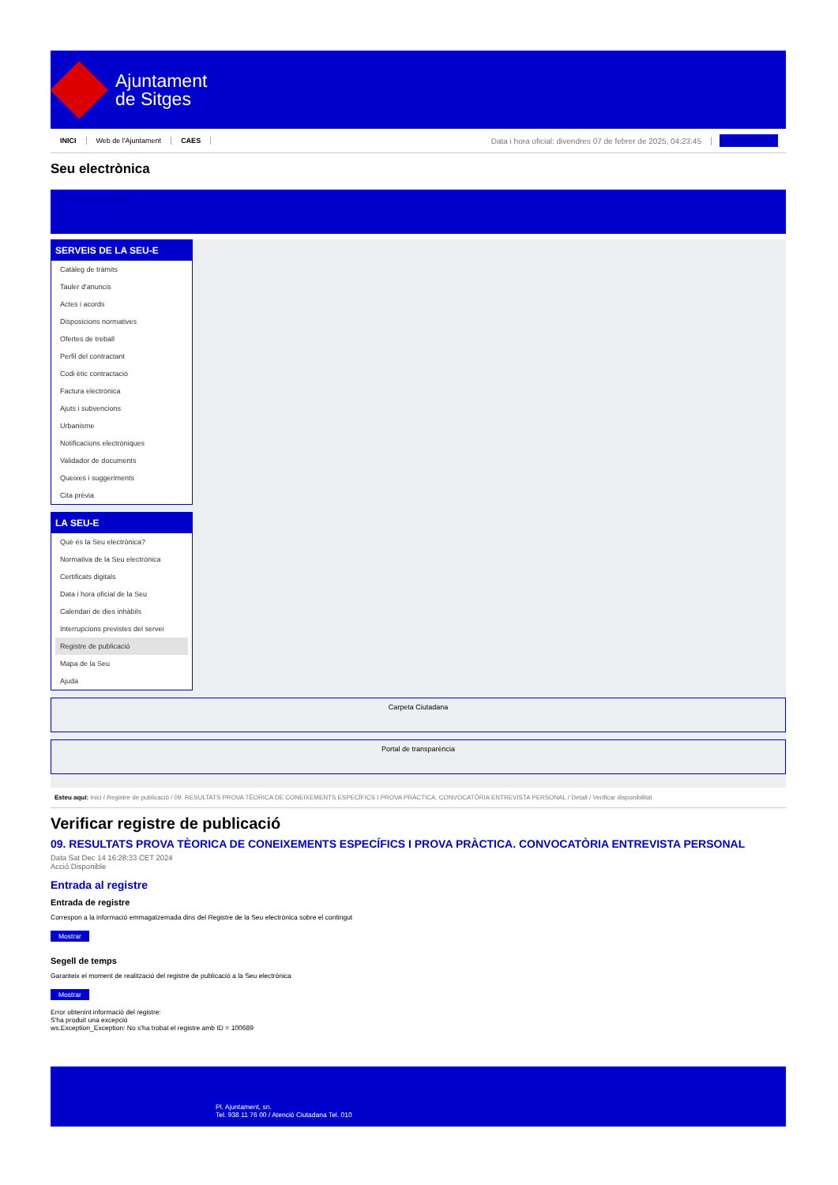Ajuntament
de Sitges
INICI Web de l'Ajuntament CAES Data i hora oficial: divendres 07 de febrer de 2025, 04:23:45 Sincronitza
Seu electrònica
Obtenir còpia autèntica
SERVEIS DE LA SEU-E
Catàleg de tràmits
Tauler d'anuncis
Actes i acords
Disposicions normatives
Ofertes de treball
Perfil del contractant
Codi ètic contractació
Factura electrònica
Ajuts i subvencions
Urbanisme
Notificacions electròniques
Validador de documents
Queixes i suggeriments
Cita prèvia
LA SEU-E
Què és la Seu electrònica?
Normativa de la Seu electrònica
Certificats digitals
Data i hora oficial de la Seu
Calendari de dies inhàbils
Interrupcions previstes del servei
Registre de publicació
Mapa de la Seu
Ajuda
Carpeta Ciutadana
Portal de transparència
Esteu aquí: Inici / Registre de publicació / 09. RESULTATS PROVA TÈORICA DE CONEIXEMENTS ESPECÍFICS I PROVA PRÀCTICA. CONVOCATÒRIA ENTREVISTA PERSONAL / Detall / Verificar disponibilitat
Verificar registre de publicació
09. RESULTATS PROVA TÈORICA DE CONEIXEMENTS ESPECÍFICS I PROVA PRÀCTICA. CONVOCATÒRIA ENTREVISTA PERSONAL
Data Sat Dec 14 16:28:33 CET 2024
Acció Disponible
Entrada al registre
Entrada de registre
Correspon a la informació emmagatzemada dins del Registre de la Seu electrònica sobre el contingut
Mostrar
Segell de temps
Garanteix el moment de realització del registre de publicació a la Seu electrònica
Mostrar
Error obtenint informació del registre:
S'ha produit una excepció
ws.Exception_Exception: No s'ha trobat el registre amb ID = 100689
Pl. Ajuntament, sn.
Tel. 938 11 76 00 / Atenció Ciutadana Tel. 010